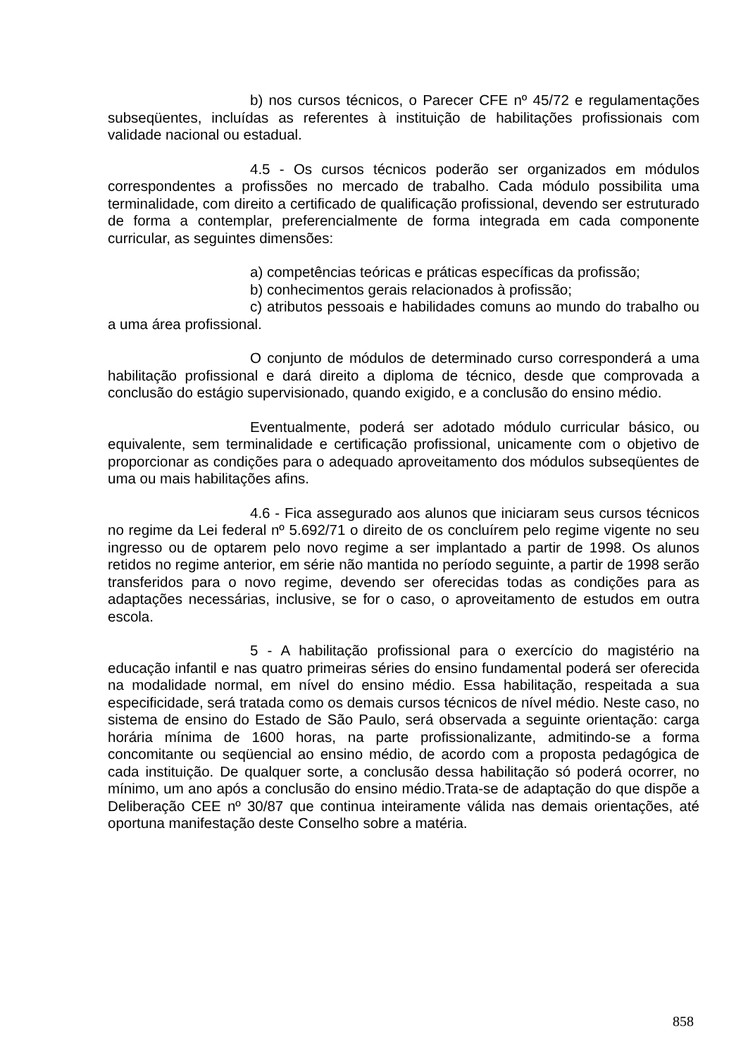b) nos cursos técnicos, o Parecer CFE nº 45/72 e regulamentações subseqüentes, incluídas as referentes à instituição de habilitações profissionais com validade nacional ou estadual.
4.5 - Os cursos técnicos poderão ser organizados em módulos correspondentes a profissões no mercado de trabalho. Cada módulo possibilita uma terminalidade, com direito a certificado de qualificação profissional, devendo ser estruturado de forma a contemplar, preferencialmente de forma integrada em cada componente curricular, as seguintes dimensões:
a) competências teóricas e práticas específicas da profissão;
b) conhecimentos gerais relacionados à profissão;
c) atributos pessoais e habilidades comuns ao mundo do trabalho ou a uma área profissional.
O conjunto de módulos de determinado curso corresponderá a uma habilitação profissional e dará direito a diploma de técnico, desde que comprovada a conclusão do estágio supervisionado, quando exigido, e a conclusão do ensino médio.
Eventualmente, poderá ser adotado módulo curricular básico, ou equivalente, sem terminalidade e certificação profissional, unicamente com o objetivo de proporcionar as condições para o adequado aproveitamento dos módulos subseqüentes de uma ou mais habilitações afins.
4.6 - Fica assegurado aos alunos que iniciaram seus cursos técnicos no regime da Lei federal nº 5.692/71 o direito de os concluírem pelo regime vigente no seu ingresso ou de optarem pelo novo regime a ser implantado a partir de 1998. Os alunos retidos no regime anterior, em série não mantida no período seguinte, a partir de 1998 serão transferidos para o novo regime, devendo ser oferecidas todas as condições para as adaptações necessárias, inclusive, se for o caso, o aproveitamento de estudos em outra escola.
5 - A habilitação profissional para o exercício do magistério na educação infantil e nas quatro primeiras séries do ensino fundamental poderá ser oferecida na modalidade normal, em nível do ensino médio. Essa habilitação, respeitada a sua especificidade, será tratada como os demais cursos técnicos de nível médio. Neste caso, no sistema de ensino do Estado de São Paulo, será observada a seguinte orientação: carga horária mínima de 1600 horas, na parte profissionalizante, admitindo-se a forma concomitante ou seqüencial ao ensino médio, de acordo com a proposta pedagógica de cada instituição. De qualquer sorte, a conclusão dessa habilitação só poderá ocorrer, no mínimo, um ano após a conclusão do ensino médio.Trata-se de adaptação do que dispõe a Deliberação CEE nº 30/87 que continua inteiramente válida nas demais orientações, até oportuna manifestação deste Conselho sobre a matéria.
858